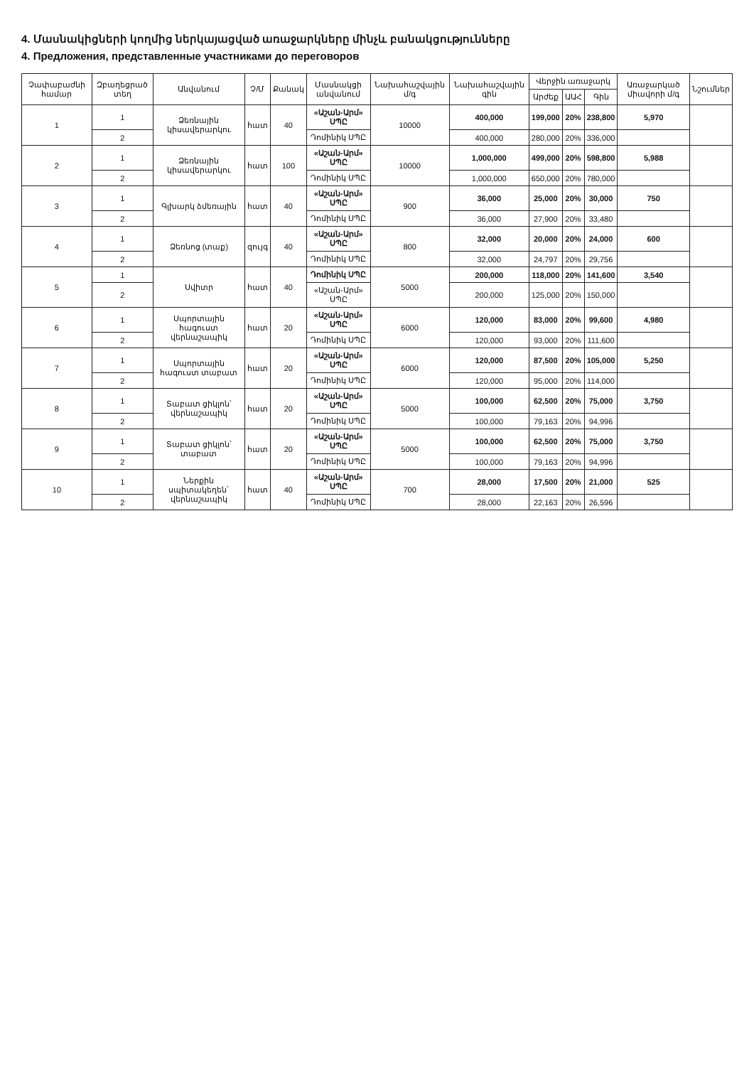4. Մասնակիցների կողմից ներկայացված առաջարկները մինչև բանակցությունները
4. Предложения, представленные участниками до переговоров
| Չափաբաժնի համար | Զբաղեցրած տեղ | Անվանում | Չ/Մ | Քանակ | Մասնակցի անվանում | Նախահաշվային մ/գ | Նախահաշվային գին | Վերջին առաջարկ | | | Առաջարկած միավորի մ/գ | Նշումներ |
| --- | --- | --- | --- | --- | --- | --- | --- | --- | --- | --- | --- | --- |
| | | | | | | | | Արժեք | ԱԱՀ | Գին | | |
| 1 | 1 | Ձեռնային կիսավերարկու | հատ | 40 | «Աշան-Արմ» ՍՊԸ | 10000 | 400,000 | 199,000 | 20% | 238,800 | 5,970 | |
| | 2 | | | | Դոմինիկ ՍՊԸ | | 400,000 | 280,000 | 20% | 336,000 | | |
| 2 | 1 | Ձեռնային կիսավերարկու | հատ | 100 | «Աշան-Արմ» ՍՊԸ | 10000 | 1,000,000 | 499,000 | 20% | 598,800 | 5,988 | |
| | 2 | | | | Դոմինիկ ՍՊԸ | | 1,000,000 | 650,000 | 20% | 780,000 | | |
| 3 | 1 | Գլխարկ ձմեռային | հատ | 40 | «Աշան-Արմ» ՍՊԸ | 900 | 36,000 | 25,000 | 20% | 30,000 | 750 | |
| | 2 | | | | Դոմինիկ ՍՊԸ | | 36,000 | 27,900 | 20% | 33,480 | | |
| 4 | 1 | Ձեռնոց (տաք) | զույգ | 40 | «Աշան-Արմ» ՍՊԸ | 800 | 32,000 | 20,000 | 20% | 24,000 | 600 | |
| | 2 | | | | Դոմինիկ ՍՊԸ | | 32,000 | 24,797 | 20% | 29,756 | | |
| 5 | 1 | Սվիտր | հատ | 40 | Դոմինիկ ՍՊԸ | 5000 | 200,000 | 118,000 | 20% | 141,600 | 3,540 | |
| | 2 | | | | «Աշան-Արմ» ՍՊԸ | | 200,000 | 125,000 | 20% | 150,000 | | |
| 6 | 1 | Սպորտային հագուստ վերնաշապիկ | հատ | 20 | «Աշան-Արմ» ՍՊԸ | 6000 | 120,000 | 83,000 | 20% | 99,600 | 4,980 | |
| | 2 | | | | Դոմինիկ ՍՊԸ | | 120,000 | 93,000 | 20% | 111,600 | | |
| 7 | 1 | Սպորտային հագուստ տաբատ | հատ | 20 | «Աշան-Արմ» ՍՊԸ | 6000 | 120,000 | 87,500 | 20% | 105,000 | 5,250 | |
| | 2 | | | | Դոմինիկ ՍՊԸ | | 120,000 | 95,000 | 20% | 114,000 | | |
| 8 | 1 | Տաբատ ցիկլոն՝ վերնաշապիկ | հատ | 20 | «Աշան-Արմ» ՍՊԸ | 5000 | 100,000 | 62,500 | 20% | 75,000 | 3,750 | |
| | 2 | | | | Դոմինիկ ՍՊԸ | | 100,000 | 79,163 | 20% | 94,996 | | |
| 9 | 1 | Տաբատ ցիկլոն՝ տաբատ | հատ | 20 | «Աշան-Արմ» ՍՊԸ | 5000 | 100,000 | 62,500 | 20% | 75,000 | 3,750 | |
| | 2 | | | | Դոմինիկ ՍՊԸ | | 100,000 | 79,163 | 20% | 94,996 | | |
| 10 | 1 | Ներքին սպիտակեղեն՝ վերնաշապիկ | հատ | 40 | «Աշան-Արմ» ՍՊԸ | 700 | 28,000 | 17,500 | 20% | 21,000 | 525 | |
| | 2 | | | | Դոմինիկ ՍՊԸ | | 28,000 | 22,163 | 20% | 26,596 | | |